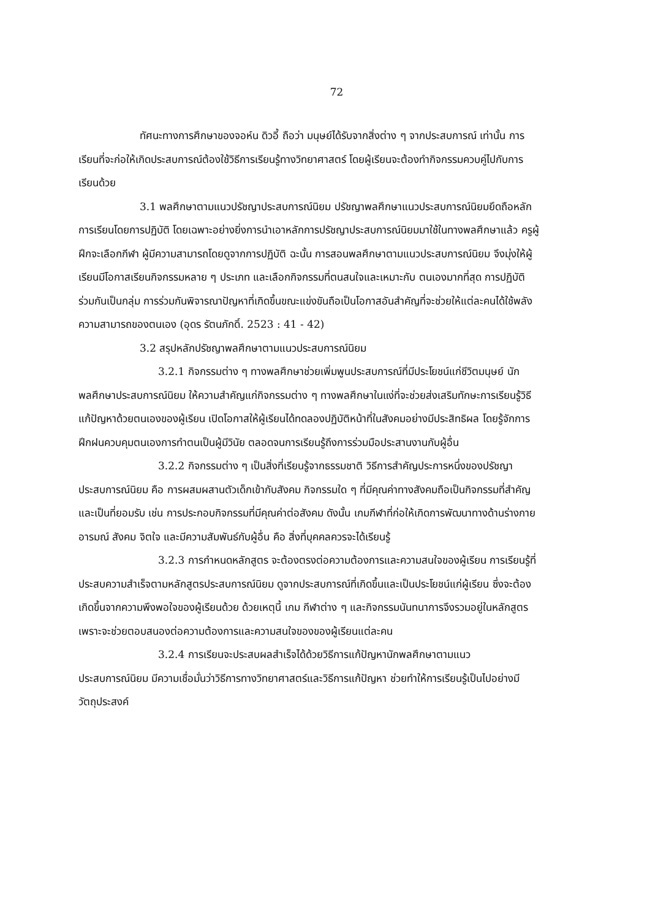72
ทัศนะทางการศึกษาของจอห์น ดิวอี้ ถือว่า มนุษย์ได้รับจากสิ่งต่าง ๆ จากประสบการณ์ เท่านั้น การเรียนที่จะก่อให้เกิดประสบการณ์ต้องใช้วิธีการเรียนรู้ทางวิทยาศาสตร์ โดยผู้เรียนจะต้องทำกิจกรรมควบคู่ไปกับการเรียนด้วย
3.1 พลศึกษาตามแนวปรัชญาประสบการณ์นิยม ปรัชญาพลศึกษาแนวประสบการณ์นิยมยึดถือหลักการเรียนโดยการปฏิบัติ โดยเฉพาะอย่างยิ่งการนำเอาหลักการปรัชญาประสบการณ์นิยมมาใช้ในทางพลศึกษาแล้ว ครูผู้ฝึกจะเลือกกีฬา ผู้มีความสามารถโดยดูจากการปฏิบัติ ฉะนั้น การสอนพลศึกษาตามแนวประสบการณ์นิยม จึงมุ่งให้ผู้เรียนมีโอกาสเรียนกิจกรรมหลาย ๆ ประเภท และเลือกกิจกรรมที่ตนสนใจและเหมาะกับ ตนเองมากที่สุด การปฏิบัติร่วมกันเป็นกลุ่ม การร่วมกันพิจารณาปัญหาที่เกิดขึ้นขณะแข่งขันถือเป็นโอกาสอันสำคัญที่จะช่วยให้แต่ละคนได้ใช้พลังความสามารถของตนเอง (อุดร รัตนภักดิ์. 2523 : 41 - 42)
3.2 สรุปหลักปรัชญาพลศึกษาตามแนวประสบการณ์นิยม
3.2.1 กิจกรรมต่าง ๆ ทางพลศึกษาช่วยเพิ่มพูนประสบการณ์ที่มีประโยชน์แก่ชีวิตมนุษย์ นักพลศึกษาประสบการณ์นิยม ให้ความสำคัญแก่กิจกรรมต่าง ๆ ทางพลศึกษาในแง่ที่จะช่วยส่งเสริมทักษะการเรียนรู้วิธีแก้ปัญหาด้วยตนเองของผู้เรียน เปิดโอกาสให้ผู้เรียนได้ทดลองปฏิบัติหน้าที่ในสังคมอย่างมีประสิทธิผล โดยรู้จักการฝึกฝนควบคุมตนเองการทำตนเป็นผู้มีวินัย ตลอดจนการเรียนรู้ถึงการร่วมมือประสานงานกับผู้อื่น
3.2.2 กิจกรรมต่าง ๆ เป็นสิ่งที่เรียนรู้จากธรรมชาติ วิธีการสำคัญประการหนึ่งของปรัชญาประสบการณ์นิยม คือ การผสมผสานตัวเด็กเข้ากับสังคม กิจกรรมใด ๆ ที่มีคุณค่าทางสังคมถือเป็นกิจกรรมที่สำคัญและเป็นที่ยอมรับ เช่น การประกอบกิจกรรมที่มีคุณค่าต่อสังคม ดังนั้น เกมกีฬาที่ก่อให้เกิดการพัฒนาทางด้านร่างกาย อารมณ์ สังคม จิตใจ และมีความสัมพันธ์กับผู้อื่น คือ สิ่งที่บุคคลควรจะได้เรียนรู้
3.2.3 การกำหนดหลักสูตร จะต้องตรงต่อความต้องการและความสนใจของผู้เรียน การเรียนรู้ที่ประสบความสำเร็จตามหลักสูตรประสบการณ์นิยม ดูจากประสบการณ์ที่เกิดขึ้นและเป็นประโยชน์แก่ผู้เรียน ซึ่งจะต้องเกิดขึ้นจากความพึงพอใจของผู้เรียนด้วย ด้วยเหตุนี้ เกม กีฬาต่าง ๆ และกิจกรรมนันทนาการจึงรวมอยู่ในหลักสูตร เพราะจะช่วยตอบสนองต่อความต้องการและความสนใจของของผู้เรียนแต่ละคน
3.2.4 การเรียนจะประสบผลสำเร็จได้ด้วยวิธีการแก้ปัญหานักพลศึกษาตามแนวประสบการณ์นิยม มีความเชื่อมั่นว่าวิธีการทางวิทยาศาสตร์และวิธีการแก้ปัญหา ช่วยทำให้การเรียนรู้เป็นไปอย่างมีวัตถุประสงค์